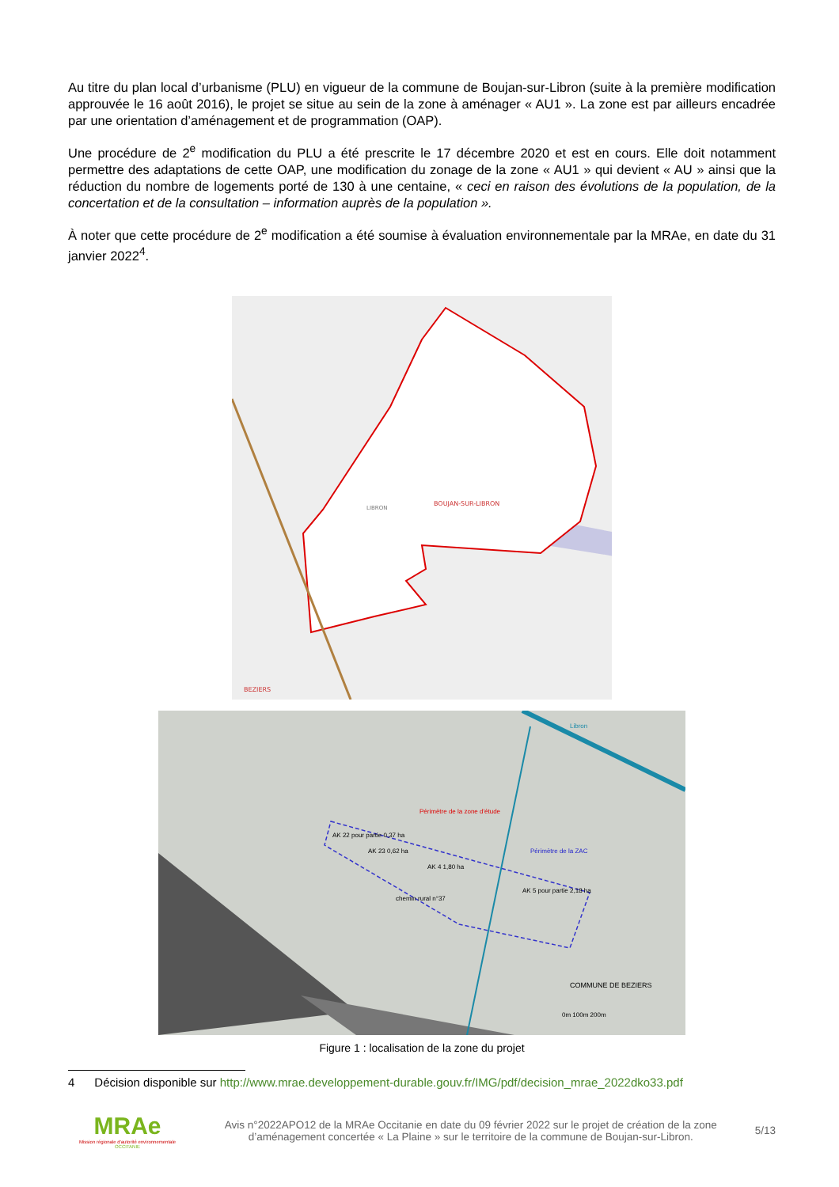Au titre du plan local d’urbanisme (PLU) en vigueur de la commune de Boujan-sur-Libron (suite à la première modification approuvée le 16 août 2016), le projet se situe au sein de la zone à aménager « AU1 ». La zone est par ailleurs encadrée par une orientation d’aménagement et de programmation (OAP).
Une procédure de 2<sup>e</sup> modification du PLU a été prescrite le 17 décembre 2020 et est en cours. Elle doit notamment permettre des adaptations de cette OAP, une modification du zonage de la zone « AU1 » qui devient « AU » ainsi que la réduction du nombre de logements porté de 130 à une centaine, « ceci en raison des évolutions de la population, de la concertation et de la consultation – information auprès de la population ».
À noter que cette procédure de 2<sup>e</sup> modification a été soumise à évaluation environnementale par la MRAe, en date du 31 janvier 2022<sup>4</sup>.
BOUJAN-SUR-LIBRON
LIBRON
BEZIERS
Périmètre de la zone d'étude
Périmètre de la ZAC
AK 22 pour partie 0,37 ha
AK 23 0,62 ha
AK 4 1,80 ha
AK 5 pour partie 2,18 ha
chemin rural n°37
COMMUNE DE BEZIERS
0m 100m 200m
Libron
Figure 1 : localisation de la zone du projet
4 Décision disponible sur http://www.mrae.developpement-durable.gouv.fr/IMG/pdf/decision_mrae_2022dko33.pdf
MRAe
Mission régionale d'autorité environnementale
OCCITANIE
Avis n°2022APO12 de la MRAe Occitanie en date du 09 février 2022 sur le projet de création de la zone d’aménagement concertée « La Plaine » sur le territoire de la commune de Boujan-sur-Libron.
5/13